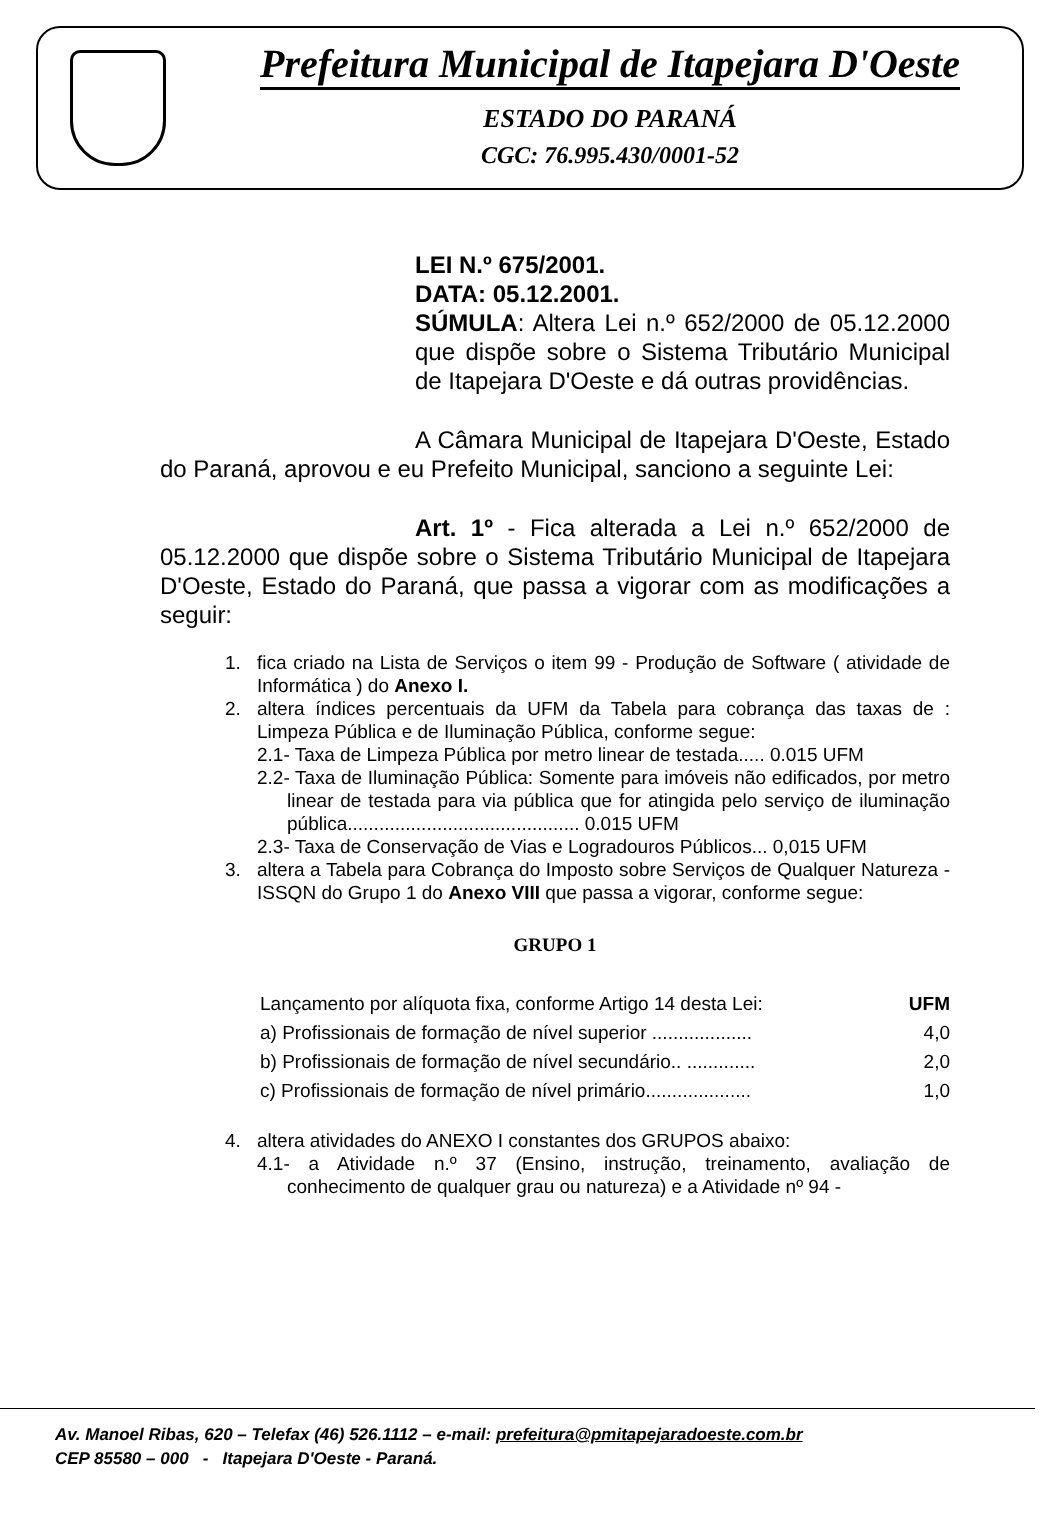Prefeitura Municipal de Itapejara D'Oeste
ESTADO DO PARANÁ
CGC: 76.995.430/0001-52
LEI N.º 675/2001.
DATA: 05.12.2001.
SÚMULA: Altera Lei n.º 652/2000 de 05.12.2000 que dispõe sobre o Sistema Tributário Municipal de Itapejara D'Oeste e dá outras providências.
A Câmara Municipal de Itapejara D'Oeste, Estado do Paraná, aprovou e eu Prefeito Municipal, sanciono a seguinte Lei:
Art. 1º - Fica alterada a Lei n.º 652/2000 de 05.12.2000 que dispõe sobre o Sistema Tributário Municipal de Itapejara D'Oeste, Estado do Paraná, que passa a vigorar com as modificações a seguir:
1. fica criado na Lista de Serviços o item 99 - Produção de Software ( atividade de Informática ) do Anexo I.
2. altera índices percentuais da UFM da Tabela para cobrança das taxas de : Limpeza Pública e de Iluminação Pública, conforme segue:
2.1- Taxa de Limpeza Pública por metro linear de testada..... 0.015 UFM
2.2- Taxa de Iluminação Pública: Somente para imóveis não edificados, por metro linear de testada para via pública que for atingida pelo serviço de iluminação pública............................................ 0.015 UFM
2.3- Taxa de Conservação de Vias e Logradouros Públicos... 0,015 UFM
3. altera a Tabela para Cobrança do Imposto sobre Serviços de Qualquer Natureza - ISSQN do Grupo 1 do Anexo VIII que passa a vigorar, conforme segue:
GRUPO 1
| Lançamento por alíquota fixa, conforme Artigo 14 desta Lei: | UFM |
| a) Profissionais de formação de nível superior ................... | 4,0 |
| b) Profissionais de formação de nível secundário.. ............. | 2,0 |
| c) Profissionais de formação de nível primário.................... | 1,0 |
4. altera atividades do ANEXO I constantes dos GRUPOS abaixo:
4.1- a Atividade n.º 37 (Ensino, instrução, treinamento, avaliação de conhecimento de qualquer grau ou natureza) e a Atividade nº 94 -
Av. Manoel Ribas, 620 – Telefax (46) 526.1112 – e-mail: prefeitura@pmitapejaradoeste.com.br
CEP 85580 – 000 - Itapejara D'Oeste - Paraná.